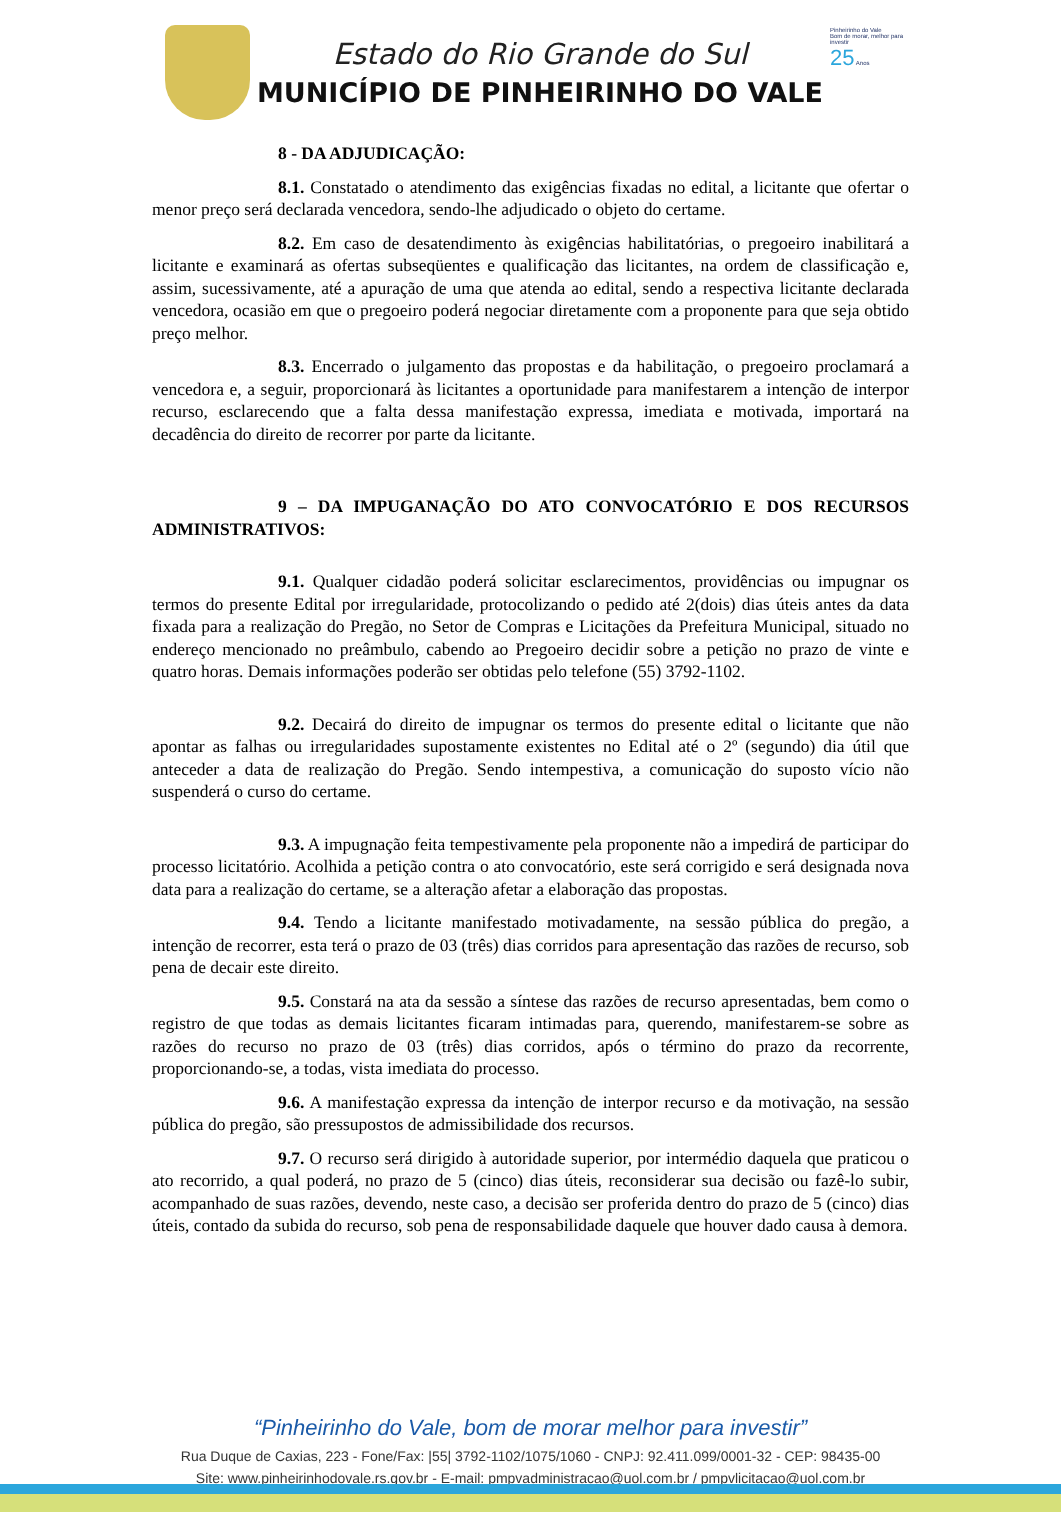Estado do Rio Grande do Sul
MUNICÍPIO DE PINHEIRINHO DO VALE
Pinheirinho do Vale
Bom de morar, melhor para investir
25 Anos
8 - DA ADJUDICAÇÃO:
8.1. Constatado o atendimento das exigências fixadas no edital, a licitante que ofertar o menor preço será declarada vencedora, sendo-lhe adjudicado o objeto do certame.
8.2. Em caso de desatendimento às exigências habilitatórias, o pregoeiro inabilitará a licitante e examinará as ofertas subseqüentes e qualificação das licitantes, na ordem de classificação e, assim, sucessivamente, até a apuração de uma que atenda ao edital, sendo a respectiva licitante declarada vencedora, ocasião em que o pregoeiro poderá negociar diretamente com a proponente para que seja obtido preço melhor.
8.3. Encerrado o julgamento das propostas e da habilitação, o pregoeiro proclamará a vencedora e, a seguir, proporcionará às licitantes a oportunidade para manifestarem a intenção de interpor recurso, esclarecendo que a falta dessa manifestação expressa, imediata e motivada, importará na decadência do direito de recorrer por parte da licitante.
9 – DA IMPUGANAÇÃO DO ATO CONVOCATÓRIO E DOS RECURSOS ADMINISTRATIVOS:
9.1. Qualquer cidadão poderá solicitar esclarecimentos, providências ou impugnar os termos do presente Edital por irregularidade, protocolizando o pedido até 2(dois) dias úteis antes da data fixada para a realização do Pregão, no Setor de Compras e Licitações da Prefeitura Municipal, situado no endereço mencionado no preâmbulo, cabendo ao Pregoeiro decidir sobre a petição no prazo de vinte e quatro horas. Demais informações poderão ser obtidas pelo telefone (55) 3792-1102.
9.2. Decairá do direito de impugnar os termos do presente edital o licitante que não apontar as falhas ou irregularidades supostamente existentes no Edital até o 2º (segundo) dia útil que anteceder a data de realização do Pregão. Sendo intempestiva, a comunicação do suposto vício não suspenderá o curso do certame.
9.3. A impugnação feita tempestivamente pela proponente não a impedirá de participar do processo licitatório. Acolhida a petição contra o ato convocatório, este será corrigido e será designada nova data para a realização do certame, se a alteração afetar a elaboração das propostas.
9.4. Tendo a licitante manifestado motivadamente, na sessão pública do pregão, a intenção de recorrer, esta terá o prazo de 03 (três) dias corridos para apresentação das razões de recurso, sob pena de decair este direito.
9.5. Constará na ata da sessão a síntese das razões de recurso apresentadas, bem como o registro de que todas as demais licitantes ficaram intimadas para, querendo, manifestarem-se sobre as razões do recurso no prazo de 03 (três) dias corridos, após o término do prazo da recorrente, proporcionando-se, a todas, vista imediata do processo.
9.6. A manifestação expressa da intenção de interpor recurso e da motivação, na sessão pública do pregão, são pressupostos de admissibilidade dos recursos.
9.7. O recurso será dirigido à autoridade superior, por intermédio daquela que praticou o ato recorrido, a qual poderá, no prazo de 5 (cinco) dias úteis, reconsiderar sua decisão ou fazê-lo subir, acompanhado de suas razões, devendo, neste caso, a decisão ser proferida dentro do prazo de 5 (cinco) dias úteis, contado da subida do recurso, sob pena de responsabilidade daquele que houver dado causa à demora.
“Pinheirinho do Vale, bom de morar melhor para investir”
Rua Duque de Caxias, 223 - Fone/Fax: |55| 3792-1102/1075/1060 - CNPJ: 92.411.099/0001-32 - CEP: 98435-00
Site: www.pinheirinhodovale.rs.gov.br - E-mail: pmpvadministracao@uol.com.br / pmpvlicitacao@uol.com.br